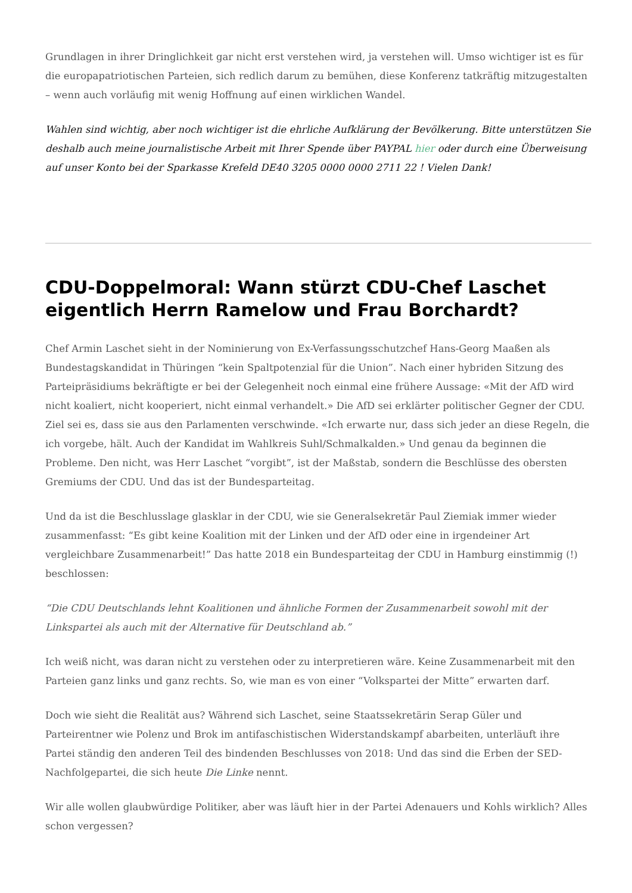Grundlagen in ihrer Dringlichkeit gar nicht erst verstehen wird, ja verstehen will. Umso wichtiger ist es für die europapatriotischen Parteien, sich redlich darum zu bemühen, diese Konferenz tatkräftig mitzugestalten – wenn auch vorläufig mit wenig Hoffnung auf einen wirklichen Wandel.
Wahlen sind wichtig, aber noch wichtiger ist die ehrliche Aufklärung der Bevölkerung. Bitte unterstützen Sie deshalb auch meine journalistische Arbeit mit Ihrer Spende über PAYPAL hier oder durch eine Überweisung auf unser Konto bei der Sparkasse Krefeld DE40 3205 0000 0000 2711 22 ! Vielen Dank!
CDU-Doppelmoral: Wann stürzt CDU-Chef Laschet eigentlich Herrn Ramelow und Frau Borchardt?
Chef Armin Laschet sieht in der Nominierung von Ex-Verfassungsschutzchef Hans-Georg Maaßen als Bundestagskandidat in Thüringen “kein Spaltpotenzial für die Union”. Nach einer hybriden Sitzung des Parteipräsidiums bekräftigte er bei der Gelegenheit noch einmal eine frühere Aussage: «Mit der AfD wird nicht koaliert, nicht kooperiert, nicht einmal verhandelt.» Die AfD sei erklärter politischer Gegner der CDU. Ziel sei es, dass sie aus den Parlamenten verschwinde. «Ich erwarte nur, dass sich jeder an diese Regeln, die ich vorgebe, hält. Auch der Kandidat im Wahlkreis Suhl/Schmalkalden.» Und genau da beginnen die Probleme. Den nicht, was Herr Laschet “vorgibt”, ist der Maßstab, sondern die Beschlüsse des obersten Gremiums der CDU. Und das ist der Bundesparteitag.
Und da ist die Beschlusslage glasklar in der CDU, wie sie Generalsekretär Paul Ziemiak immer wieder zusammenfasst: “Es gibt keine Koalition mit der Linken und der AfD oder eine in irgendeiner Art vergleichbare Zusammenarbeit!” Das hatte 2018 ein Bundesparteitag der CDU in Hamburg einstimmig (!) beschlossen:
“Die CDU Deutschlands lehnt Koalitionen und ähnliche Formen der Zusammenarbeit sowohl mit der Linkspartei als auch mit der Alternative für Deutschland ab.”
Ich weiß nicht, was daran nicht zu verstehen oder zu interpretieren wäre. Keine Zusammenarbeit mit den Parteien ganz links und ganz rechts. So, wie man es von einer “Volkspartei der Mitte” erwarten darf.
Doch wie sieht die Realität aus? Während sich Laschet, seine Staatssekretärin Serap Güler und Parteirentner wie Polenz und Brok im antifaschistischen Widerstandskampf abarbeiten, unterläuft ihre Partei ständig den anderen Teil des bindenden Beschlusses von 2018: Und das sind die Erben der SED-Nachfolgepartei, die sich heute Die Linke nennt.
Wir alle wollen glaubwürdige Politiker, aber was läuft hier in der Partei Adenauers und Kohls wirklich? Alles schon vergessen?